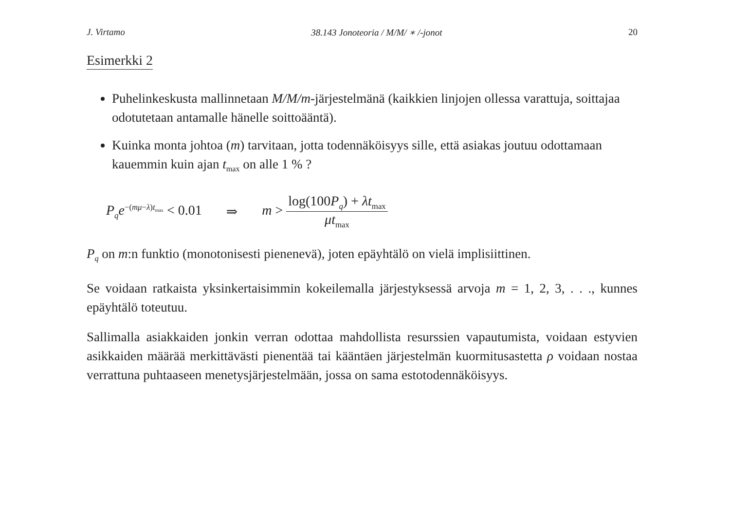J. Virtamo 38.143 Jonoteoria / M/M/ ∗ /-jonot 20
Esimerkki 2
Puhelinkeskusta mallinnetaan M/M/m-järjestelmänä (kaikkien linjojen ollessa varattuja, soittajaa odotutetaan antamalle hänelle soittoääntä).
Kuinka monta johtoa (m) tarvitaan, jotta todennäköisyys sille, että asiakas joutuu odottamaan kauemmin kuin ajan t<sub>max</sub> on alle 1 % ?
P<sub>q</sub>e<sup>−(mμ−λ)t<sub>max</sub></sup> < 0.01 ⇒ m > log(100P<sub>q</sub>) + λt<sub>max</sub> μt<sub>max</sub>
P<sub>q</sub> on m:n funktio (monotonisesti pienenevä), joten epäyhtälö on vielä implisiittinen.
Se voidaan ratkaista yksinkertaisimmin kokeilemalla järjestyksessä arvoja m = 1, 2, 3, . . ., kunnes epäyhtälö toteutuu.
Sallimalla asiakkaiden jonkin verran odottaa mahdollista resurssien vapautumista, voidaan estyvien asikkaiden määrää merkittävästi pienentää tai kääntäen järjestelmän kuormitusastetta ρ voidaan nostaa verrattuna puhtaaseen menetysjärjestelmään, jossa on sama estotodennäköisyys.